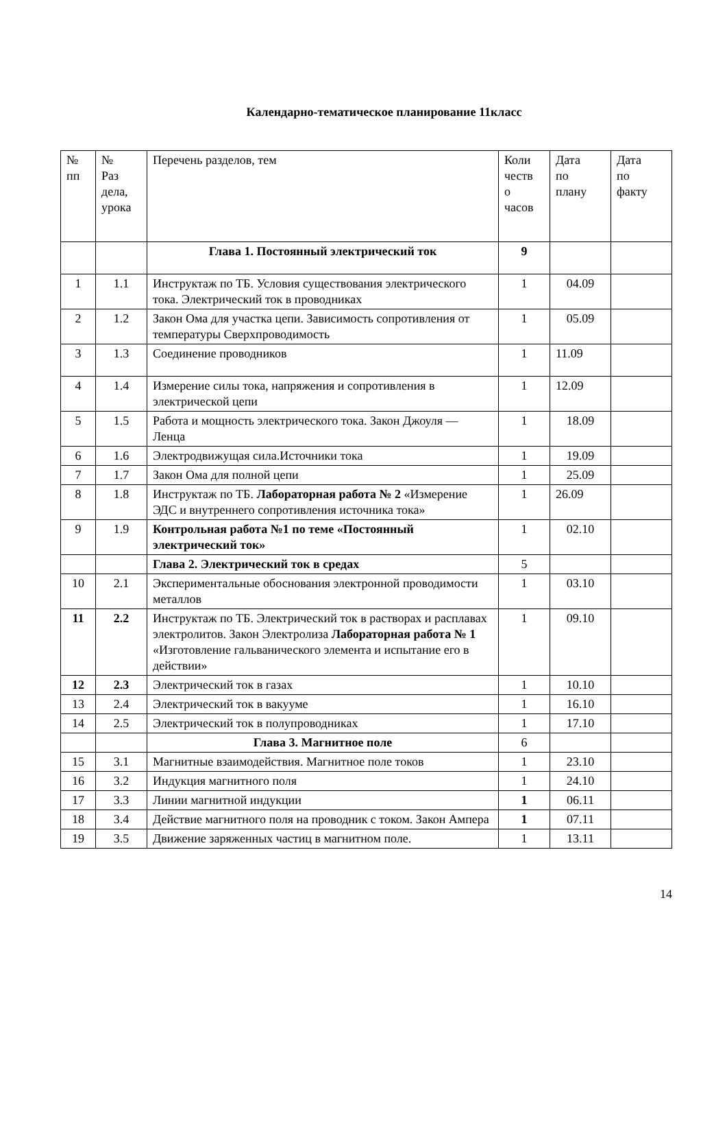Календарно-тематическое планирование 11класс
| № пп | № Раз дела, урока | Перечень разделов, тем | Коли честв о часов | Дата по плану | Дата по факту |
| --- | --- | --- | --- | --- | --- |
| | | Глава 1. Постоянный электрический ток | 9 | | |
| 1 | 1.1 | Инструктаж по ТБ. Условия существования электрического тока. Электрический ток в проводниках | 1 | 04.09 | |
| 2 | 1.2 | Закон Ома для участка цепи. Зависимость сопротивления от температуры Сверхпроводимость | 1 | 05.09 | |
| 3 | 1.3 | Соединение проводников | 1 | 11.09 | |
| 4 | 1.4 | Измерение силы тока, напряжения и сопротивления в электрической цепи | 1 | 12.09 | |
| 5 | 1.5 | Работа и мощность электрического тока. Закон Джоуля — Ленца | 1 | 18.09 | |
| 6 | 1.6 | Электродвижущая сила.Источники тока | 1 | 19.09 | |
| 7 | 1.7 | Закон Ома для полной цепи | 1 | 25.09 | |
| 8 | 1.8 | Инструктаж по ТБ. Лабораторная работа № 2 «Измерение ЭДС и внутреннего сопротивления источника тока» | 1 | 26.09 | |
| 9 | 1.9 | Контрольная работа №1 по теме «Постоянный электрический ток» | 1 | 02.10 | |
| | | Глава 2. Электрический ток в средах | 5 | | |
| 10 | 2.1 | Экспериментальные обоснования электронной проводимости металлов | 1 | 03.10 | |
| 11 | 2.2 | Инструктаж по ТБ. Электрический ток в растворах и расплавах электролитов. Закон Электролиза Лабораторная работа № 1 «Изготовление гальванического элемента и испытание его в действии» | 1 | 09.10 | |
| 12 | 2.3 | Электрический ток в газах | 1 | 10.10 | |
| 13 | 2.4 | Электрический ток в вакууме | 1 | 16.10 | |
| 14 | 2.5 | Электрический ток в полупроводниках | 1 | 17.10 | |
| | | Глава 3. Магнитное поле | 6 | | |
| 15 | 3.1 | Магнитные взаимодействия. Магнитное поле токов | 1 | 23.10 | |
| 16 | 3.2 | Индукция магнитного поля | 1 | 24.10 | |
| 17 | 3.3 | Линии магнитной индукции | 1 | 06.11 | |
| 18 | 3.4 | Действие магнитного поля на проводник с током. Закон Ампера | 1 | 07.11 | |
| 19 | 3.5 | Движение заряженных частиц в магнитном поле. | 1 | 13.11 | |
14